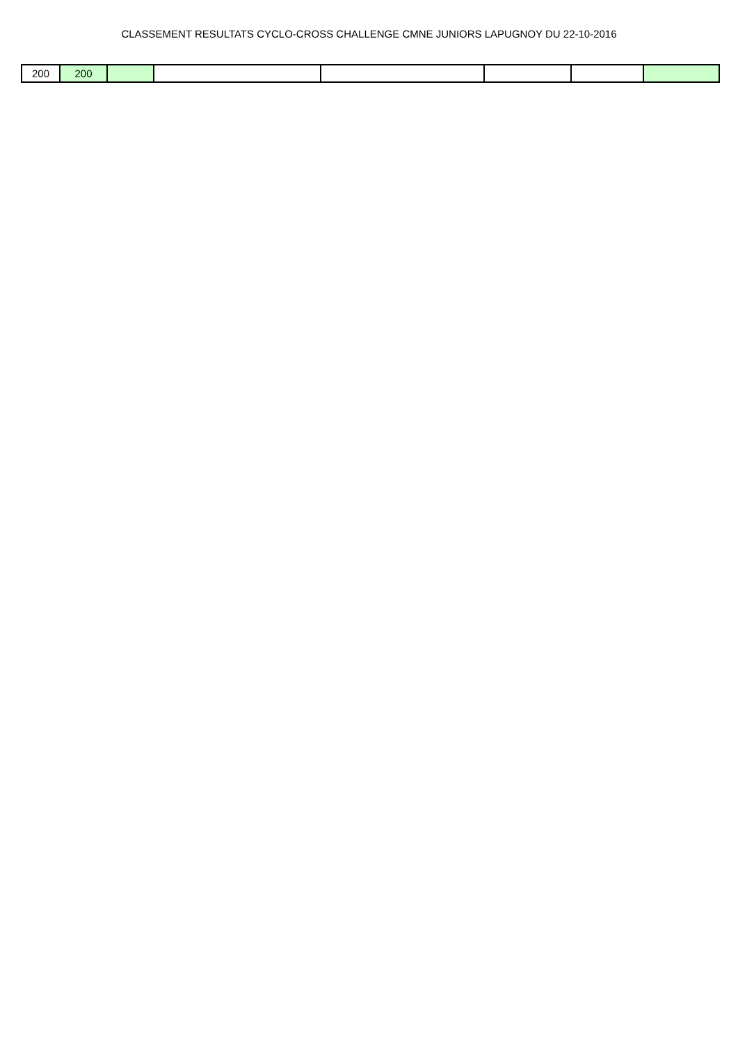CLASSEMENT RESULTATS CYCLO-CROSS CHALLENGE CMNE JUNIORS LAPUGNOY DU 22-10-2016
| 200 | 200 | | | | | | |